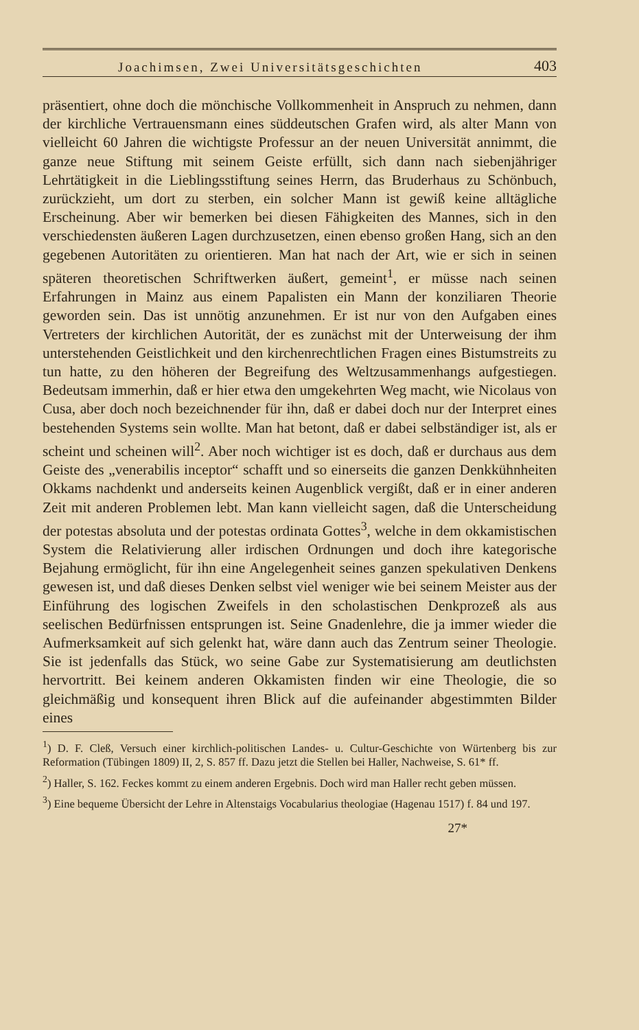Joachimsen, Zwei Universitätsgeschichten 403
präsentiert, ohne doch die mönchische Vollkommenheit in Anspruch zu nehmen, dann der kirchliche Vertrauensmann eines süddeutschen Grafen wird, als alter Mann von vielleicht 60 Jahren die wichtigste Professur an der neuen Universität annimmt, die ganze neue Stiftung mit seinem Geiste erfüllt, sich dann nach siebenjähriger Lehrtätigkeit in die Lieblingsstiftung seines Herrn, das Bruderhaus zu Schönbuch, zurückzieht, um dort zu sterben, ein solcher Mann ist gewiß keine alltägliche Erscheinung. Aber wir bemerken bei diesen Fähigkeiten des Mannes, sich in den verschiedensten äußeren Lagen durchzusetzen, einen ebenso großen Hang, sich an den gegebenen Autoritäten zu orientieren. Man hat nach der Art, wie er sich in seinen späteren theoretischen Schriftwerken äußert, gemeint<sup>1</sup>, er müsse nach seinen Erfahrungen in Mainz aus einem Papalisten ein Mann der konziliaren Theorie geworden sein. Das ist unnötig anzunehmen. Er ist nur von den Aufgaben eines Vertreters der kirchlichen Autorität, der es zunächst mit der Unterweisung der ihm unterstehenden Geistlichkeit und den kirchenrechtlichen Fragen eines Bistumstreits zu tun hatte, zu den höheren der Begreifung des Weltzusammenhangs aufgestiegen. Bedeutsam immerhin, daß er hier etwa den umgekehrten Weg macht, wie Nicolaus von Cusa, aber doch noch bezeichnender für ihn, daß er dabei doch nur der Interpret eines bestehenden Systems sein wollte. Man hat betont, daß er dabei selbständiger ist, als er scheint und scheinen will<sup>2</sup>. Aber noch wichtiger ist es doch, daß er durchaus aus dem Geiste des „venerabilis inceptor“ schafft und so einerseits die ganzen Denkkühnheiten Okkams nachdenkt und anderseits keinen Augenblick vergißt, daß er in einer anderen Zeit mit anderen Problemen lebt. Man kann vielleicht sagen, daß die Unterscheidung der potestas absoluta und der potestas ordinata Gottes<sup>3</sup>, welche in dem okkamistischen System die Relativierung aller irdischen Ordnungen und doch ihre kategorische Bejahung ermöglicht, für ihn eine Angelegenheit seines ganzen spekulativen Denkens gewesen ist, und daß dieses Denken selbst viel weniger wie bei seinem Meister aus der Einführung des logischen Zweifels in den scholastischen Denkprozeß als aus seelischen Bedürfnissen entsprungen ist. Seine Gnadenlehre, die ja immer wieder die Aufmerksamkeit auf sich gelenkt hat, wäre dann auch das Zentrum seiner Theologie. Sie ist jedenfalls das Stück, wo seine Gabe zur Systematisierung am deutlichsten hervortritt. Bei keinem anderen Okkamisten finden wir eine Theologie, die so gleichmäßig und konsequent ihren Blick auf die aufeinander abgestimmten Bilder eines
<sup>1</sup>) D. F. Cleß, Versuch einer kirchlich-politischen Landes- u. Cultur-Geschichte von Würtenberg bis zur Reformation (Tübingen 1809) II, 2, S. 857 ff. Dazu jetzt die Stellen bei Haller, Nachweise, S. 61* ff.
<sup>2</sup>) Haller, S. 162. Feckes kommt zu einem anderen Ergebnis. Doch wird man Haller recht geben müssen.
<sup>3</sup>) Eine bequeme Übersicht der Lehre in Altenstaigs Vocabularius theologiae (Hagenau 1517) f. 84 und 197.
27*